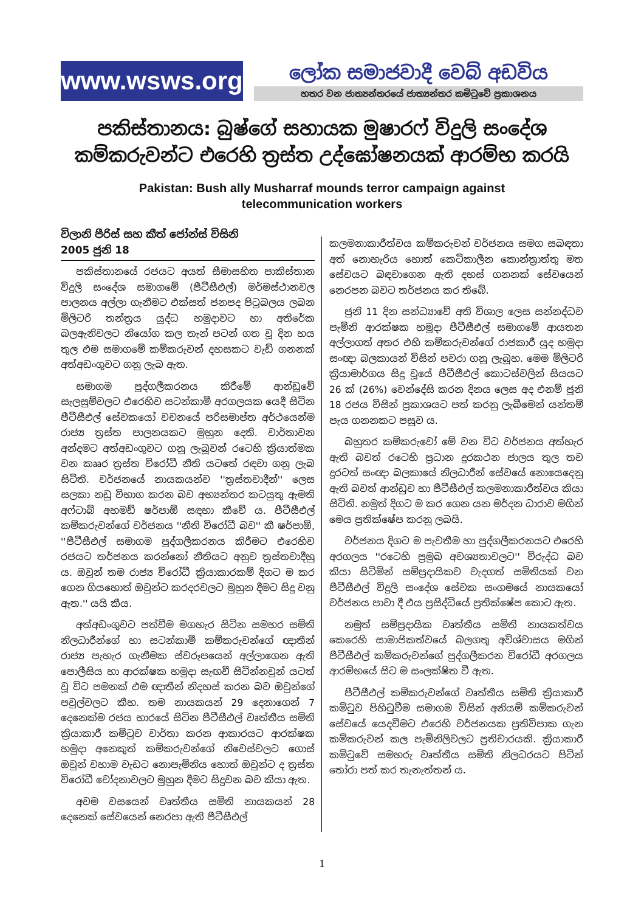www.wsws.org
ලෝක සමාජවාදී වෙබ් අඩවිය
හතර වන ජාත්‍යන්තරයේ ජාත්‍යන්තර කමිටුවේ ප්‍රකාශනය
පකිස්තානය: බුෂ්ගේ සහායක මුෂාරෆ් විදුලි සංදේශ
කම්කරුවන්ට එරෙහි ත්‍රස්ත උද්ඝෝෂනයක් ආරම්භ කරයි
Pakistan: Bush ally Musharraf mounds terror campaign against
telecommunication workers
විලානි පීරිස් සහ කීත් ජෝන්ස් විසිනි
2005 ජුනි 18
පකිස්තානයේ රජයට අයත් සීමාසහිත පාකිස්තාන විදුලි සංදේශ සමාගමේ (පීටීසීඑල්) මර්මස්ථානවල පාලනය අල්ලා ගැනීමට එක්සත් ජනපද පිටුබලය ලබන මිලිටරි තන්ත්‍රය යුද්ධ හමුදාවට හා අතිරේක බලඇනිවලට නියෝග කල තැන් පටන් ගත වූ දින හය තුල එම සමාගමේ කම්කරුවන් දහසකට වැඩි ගනනක් අත්අඩංගුවට ගනු ලැබ ඇත.
සමාගම පුද්ගලීකරනය කිරීමේ ආන්ඩුවේ සැලසුම්වලට එරෙහිව සටන්කාමී අරගලයක යෙදී සිටින පීටීසීඑල් සේවකයෝ වචනයේ පරිසමාප්ත අර්ථයෙන්ම රාජ්‍ය ත්‍රස්ත පාලනයකට මුහුන දෙති. වාර්තාවන අන්දමට අත්අඩංගුවට ගනු ලැබූවන් රටෙහි ක්‍රියාත්මක වන කෲර ත්‍රස්ත විරෝධී නීති යටතේ රඳවා ගනු ලැබ සිටිති. වර්ජනයේ නායකයන්ව ''ත්‍රස්තවාදීන්'' ලෙස සලකා නඩු විභාග කරන බව අභ්‍යන්තර කටයුතු ඇමති අෆ්ටාබ් අහමඩ් ෂර්පාඕ සඳහා කීවේ ය. පීටීසීඑල් කම්කරුවන්ගේ වර්ජනය ''නීති විරෝධී බව'' කී ෂර්පාඕ, ''පීටීසීඑල් සමාගම පුද්ගලීකරනය කිරීමට එරෙහිව රජයට තර්ජනය කරන්නෝ නීතියට අනුව ත්‍රස්තවාදීහු ය. ඔවුන් තම රාජ්‍ය විරෝධී ක්‍රියාකාරකම් දිගට ම කර ගෙන ගියහොත් ඔවුන්ට කරදරවලට මුහුන දීමට සිදු වනු ඇත.'' යයි කීය.
අත්අඩංගුවට පත්වීම මගහැර සිටින සමහර සමිති නිලධාරීන්ගේ හා සටන්කාමී කම්කරුවන්ගේ ඥාතීන් රාජ්‍ය පැහැර ගැනීමක ස්වරූපයෙන් අල්ලාගෙන ඇති පොලීසිය හා ආරක්ෂක හමුදා සැඟවී සිටින්නවුන් යටත් වූ විට පමනක් එම ඥාතීන් නිදහස් කරන බව ඔවුන්ගේ පවුල්වලට කීහ. තම නායකයන් 29 දෙනාගෙන් 7 දෙනෙක්ම රජය භාරයේ සිටින පීටීසීඑල් වෘත්තීය සමිති ක්‍රියාකාරී කමිටුව වාර්තා කරන ආකාරයට ආරක්ෂක හමුදා අනෙකුත් කම්කරුවන්ගේ නිවෙස්වලට ගොස් ඔවුන් වහාම වැඩට නොපැමිනිය හොත් ඔවුන්ට ද ත්‍රස්ත විරෝධී චෝදනාවලට මුහුන දීමට සිදුවන බව කියා ඇත.
අවම වසයෙන් වෘත්තීය සමිති නායකයන් 28 දෙනෙක් සේවයෙන් නෙරපා ඇති පීටීසීඑල්
කලමනාකාරීත්වය කම්කරුවන් වර්ජනය සමග සබඳතා අත් නොහැරිය හොත් කෙටිකාලීන කොන්ත්‍රාත්තු මත සේවයට බඳවාගෙන ඇති දහස් ගනනක් සේවයෙන් නෙරපන බවට තර්ජනය කර තිබේ.
ජුනි 11 දින සන්ධ්‍යාවේ අති විශාල ලෙස සන්නද්ධව පැමිනි ආරක්ෂක හමුදා පීටීසීඑල් සමාගමේ ආයතන අල්ලාගත් අතර එහි කම්කරුවන්ගේ රාජකාරී යුද හමුදා සංඥා බලකායන් විසින් පවරා ගනු ලැබූහ. මෙම මිලිටරි ක්‍රියාමාර්ගය සිදු වූයේ පීටීසීඑල් කොටස්වලින් සියයට 26 ක් (26%) වෙන්දේසි කරන දිනය ලෙස අද එනම් ජුනි 18 රජය විසින් ප්‍රකාශයට පත් කරනු ලැබීමෙන් යන්තම් පැය ගනනකට පසුව ය.
බහුතර කම්කරුවෝ මේ වන විට වර්ජනය අත්හැර ඇති බවත් රටෙහි ප්‍රධාන දුරකථන ජාලය තුල තව දුරටත් සංඥා බලකායේ නිලධාරීන් සේවයේ නොයෙදෙනු ඇති බවත් ආන්ඩුව හා පීටීසීඑල් කලමනාකාරීත්වය කියා සිටිති. නමුත් දිගට ම කර ගෙන යන මර්දන ධාරාව මගින් මෙය ප්‍රතික්ෂේප කරනු ලබයි.
වර්ජනය දිගට ම පැවතීම හා පුද්ගලීකරනයට එරෙහි අරගලය ''රටෙහි ප්‍රමුඛ අවශ්‍යතාවලට'' විරුද්ධ බව කියා සිටිමින් සම්ප්‍රදායිකව වැදගත් සමිතියක් වන පීටීසීඑල් විදුලි සංදේශ සේවක සංගමයේ නායකයෝ වර්ජනය පාවා දී එය ප්‍රසිද්ධියේ ප්‍රතික්ෂේප කොට ඇත.
නමුත් සම්ප්‍රදායික වෘත්තීය සමිති නායකත්වය කෙරෙහි සාමාජිකත්වයේ බලගතු අවිශ්වාසය මගින් පීටීසීඑල් කම්කරුවන්ගේ පුද්ගලීකරන විරෝධී අරගලය ආරම්භයේ සිට ම සංලක්ෂිත වී ඇත.
පීටීසීඑල් කම්කරුවන්ගේ වෘත්තීය සමිති ක්‍රියාකාරී කමිටුව පිහිටුවීම සමාගම විසින් අනියම් කම්කරුවන් සේවයේ යෙදවීමට එරෙහි වර්ජනයක ප්‍රතිවිපාක ගැන කම්කරුවන් කල පැමිනිලිවලට ප්‍රතිචාරයකි. ක්‍රියාකාරී කමිටුවේ සමහරු වෘත්තීය සමිති නිලධරයට පිටින් තෝරා පත් කර තැනැත්තන් ය.
1